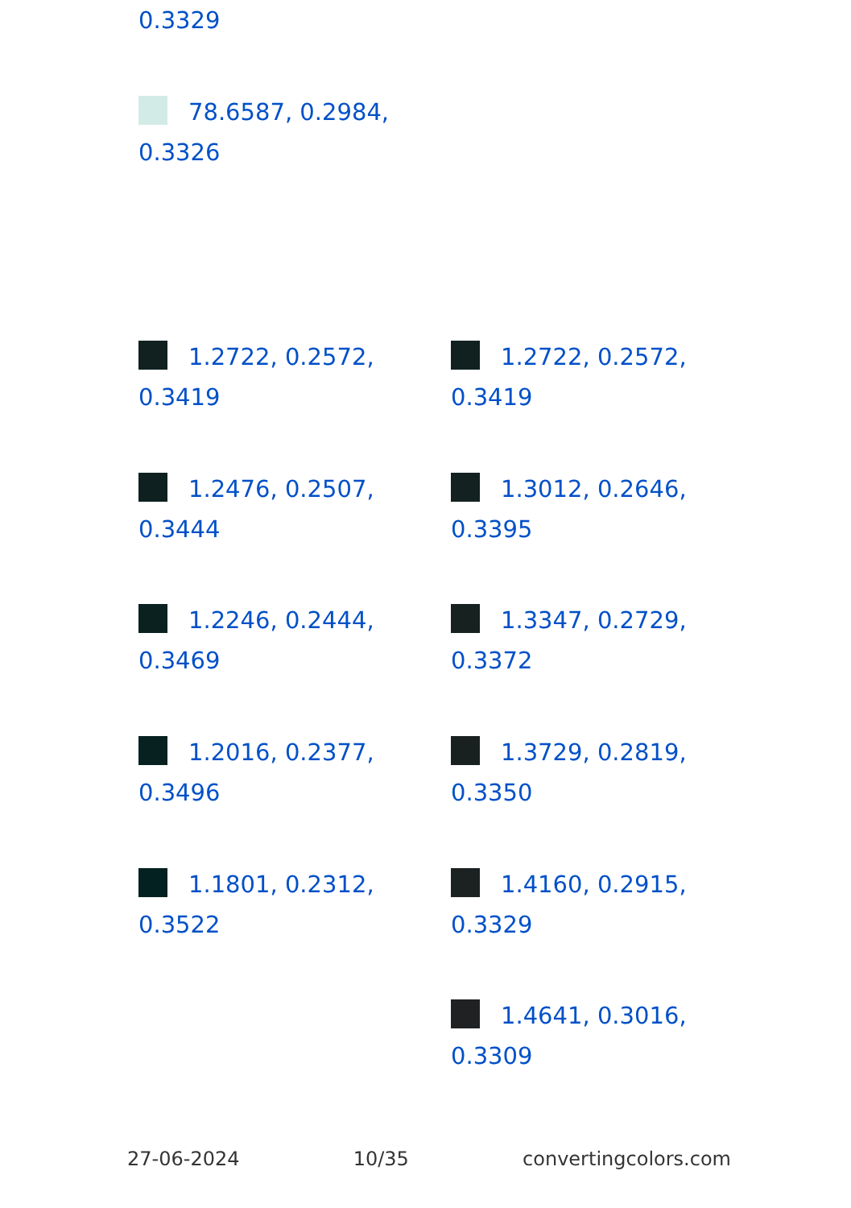0.3329
78.6587, 0.2984, 0.3326
1.2722, 0.2572, 0.3419
1.2722, 0.2572, 0.3419
1.2476, 0.2507, 0.3444
1.3012, 0.2646, 0.3395
1.2246, 0.2444, 0.3469
1.3347, 0.2729, 0.3372
1.2016, 0.2377, 0.3496
1.3729, 0.2819, 0.3350
1.1801, 0.2312, 0.3522
1.4160, 0.2915, 0.3329
1.4641, 0.3016, 0.3309
27-06-2024 10/35 convertingcolors.com